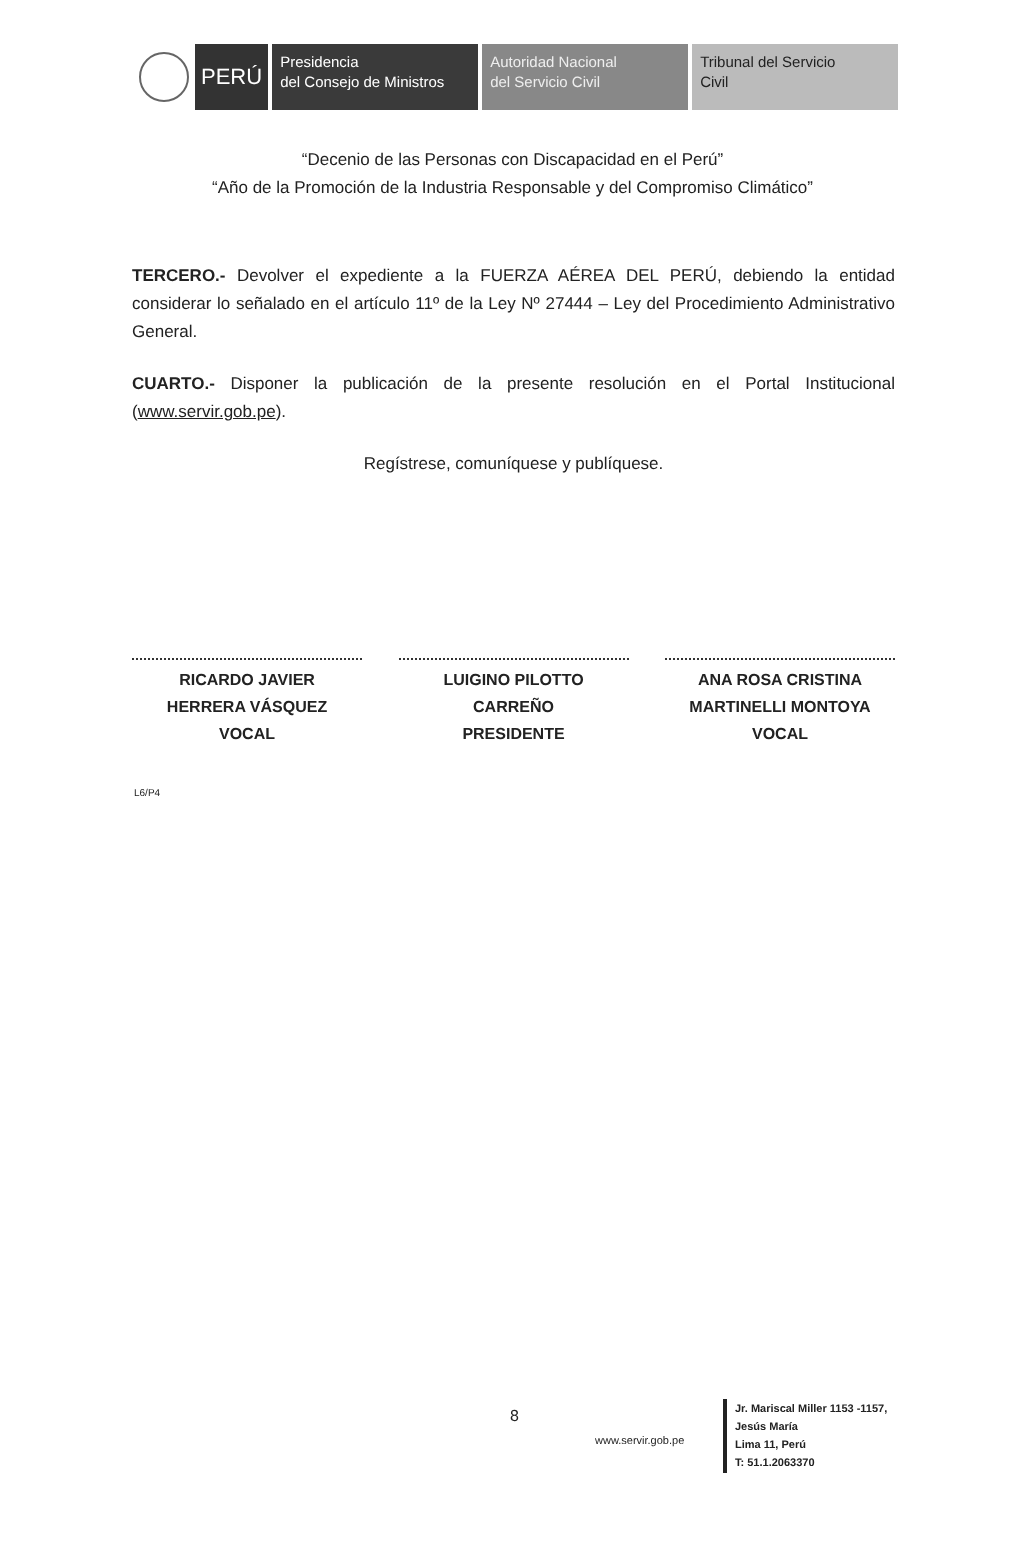PERÚ
Presidencia
del Consejo de Ministros
Autoridad Nacional
del Servicio Civil
Tribunal del Servicio
Civil
“Decenio de las Personas con Discapacidad en el Perú”
“Año de la Promoción de la Industria Responsable y del Compromiso Climático”
TERCERO.- Devolver el expediente a la FUERZA AÉREA DEL PERÚ, debiendo la entidad considerar lo señalado en el artículo 11º de la Ley Nº 27444 – Ley del Procedimiento Administrativo General.
CUARTO.- Disponer la publicación de la presente resolución en el Portal Institucional (www.servir.gob.pe).
Regístrese, comuníquese y publíquese.
RICARDO JAVIER
HERRERA VÁSQUEZ
VOCAL
LUIGINO PILOTTO
CARREÑO
PRESIDENTE
ANA ROSA CRISTINA
MARTINELLI MONTOYA
VOCAL
L6/P4
8
www.servir.gob.pe
Jr. Mariscal Miller 1153 -1157,
Jesús María
Lima 11, Perú
T: 51.1.2063370